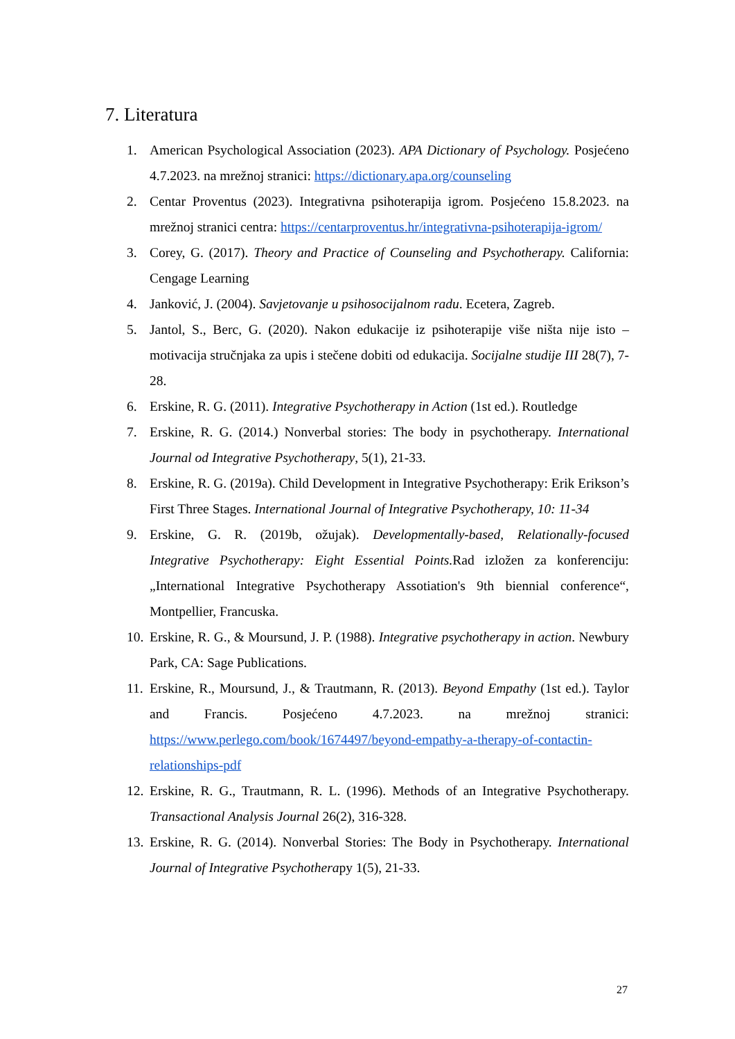7. Literatura
1. American Psychological Association (2023). APA Dictionary of Psychology. Posjećeno 4.7.2023. na mrežnoj stranici: https://dictionary.apa.org/counseling
2. Centar Proventus (2023). Integrativna psihoterapija igrom. Posjećeno 15.8.2023. na mrežnoj stranici centra: https://centarproventus.hr/integrativna-psihoterapija-igrom/
3. Corey, G. (2017). Theory and Practice of Counseling and Psychotherapy. California: Cengage Learning
4. Janković, J. (2004). Savjetovanje u psihosocijalnom radu. Ecetera, Zagreb.
5. Jantol, S., Berc, G. (2020). Nakon edukacije iz psihoterapije više ništa nije isto – motivacija stručnjaka za upis i stečene dobiti od edukacija. Socijalne studije III 28(7), 7-28.
6. Erskine, R. G. (2011). Integrative Psychotherapy in Action (1st ed.). Routledge
7. Erskine, R. G. (2014.) Nonverbal stories: The body in psychotherapy. International Journal od Integrative Psychotherapy, 5(1), 21-33.
8. Erskine, R. G. (2019a). Child Development in Integrative Psychotherapy: Erik Erikson’s First Three Stages. International Journal of Integrative Psychotherapy, 10: 11-34
9. Erskine, G. R. (2019b, ožujak). Developmentally-based, Relationally-focused Integrative Psychotherapy: Eight Essential Points. Rad izložen za konferenciju: „International Integrative Psychotherapy Assotiation's 9th biennial conference“, Montpellier, Francuska.
10. Erskine, R. G., & Moursund, J. P. (1988). Integrative psychotherapy in action. Newbury Park, CA: Sage Publications.
11. Erskine, R., Moursund, J., & Trautmann, R. (2013). Beyond Empathy (1st ed.). Taylor and Francis. Posjećeno 4.7.2023. na mrežnoj stranici: https://www.perlego.com/book/1674497/beyond-empathy-a-therapy-of-contactin-relationships-pdf
12. Erskine, R. G., Trautmann, R. L. (1996). Methods of an Integrative Psychotherapy. Transactional Analysis Journal 26(2), 316-328.
13. Erskine, R. G. (2014). Nonverbal Stories: The Body in Psychotherapy. International Journal of Integrative Psychotherapy 1(5), 21-33.
27